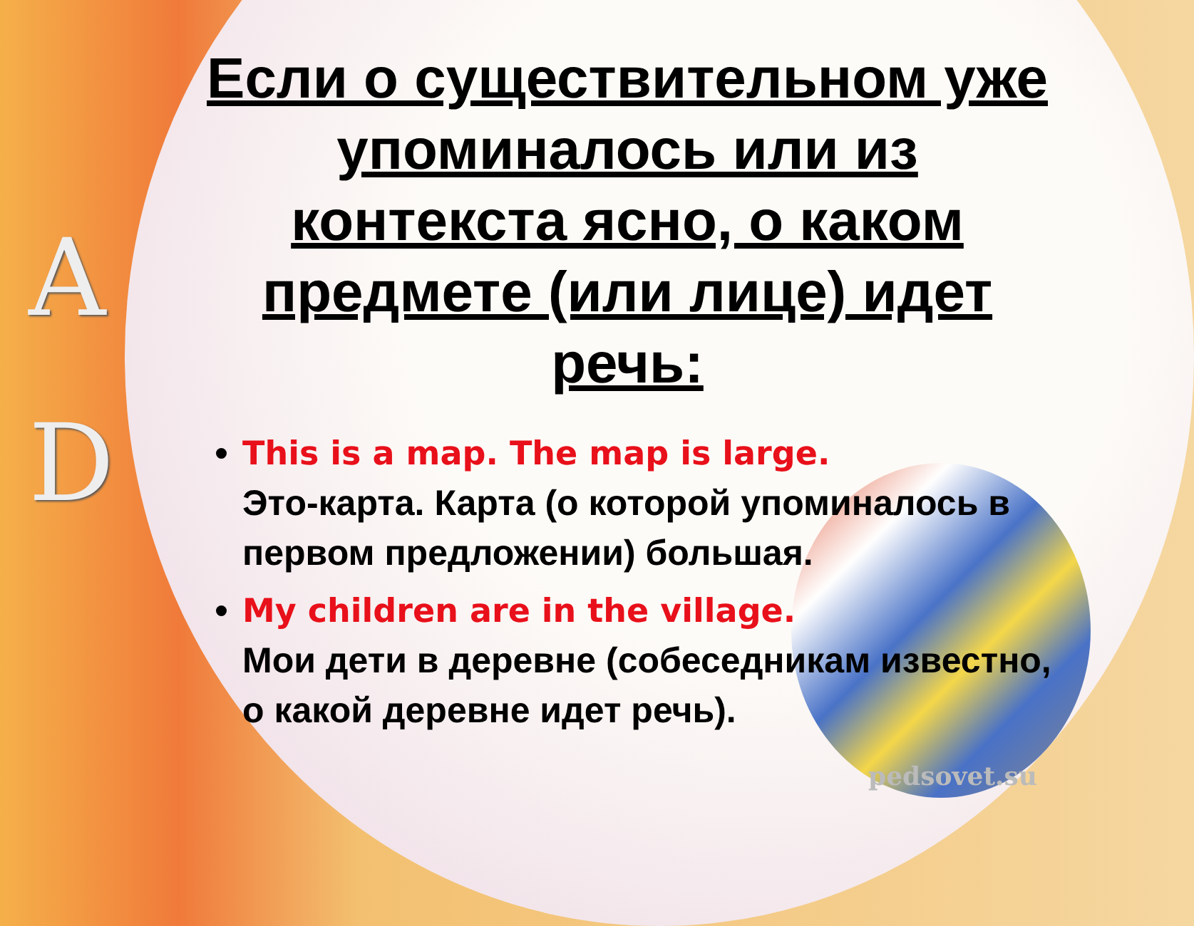A
D
Если о существительном уже упоминалось или из контекста ясно, о каком предмете (или лице) идет речь:
This is a map. The map is large.
Это-карта. Карта (о которой упоминалось в первом предложении) большая.
My children are in the village.
Мои дети в деревне (собеседникам известно, о какой деревне идет речь).
pedsovet.su